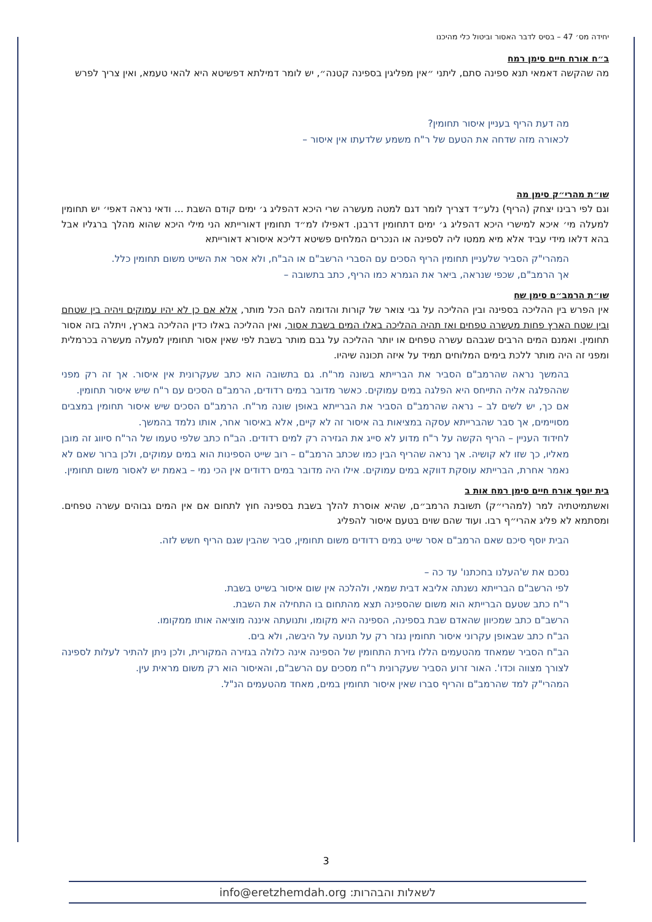יחידה מס׳ 47 – בסיס לדבר האסור וביטול כלי מהיכנו
ב״ח אורח חיים סימן רמח
מה שהקשה דאמאי תנא ספינה סתם, ליתני ״אין מפליגין בספינה קטנה״, יש לומר דמילתא דפשיטא היא להאי טעמא, ואין צריך לפרש
מה דעת הריף בעניין איסור תחומין?
לכאורה מזה שדחה את הטעם של ר"ח משמע שלדעתו אין איסור –
שו״ת מהרי״ק סימן מה
וגם לפי רבינו יצחק (הריף) נלע״ד דצריך לומר דגם למטה מעשרה שרי היכא דהפליג ג׳ ימים קודם השבת ... ודאי נראה דאפי׳ יש תחומין למעלה מי׳ איכא למישרי היכא דהפליג ג׳ ימים דתחומין דרבנן. דאפילו למ״ד תחומין דאורייתא הני מילי היכא שהוא מהלך ברגליו אבל בהא דלאו מידי עביד אלא מיא ממטו ליה לספינה או הנכרים המלחים פשיטא דליכא איסורא דאורייתא
המהרי"ק הסביר שלעניין תחומין הריף הסכים עם הסברי הרשב"ם או הב"ח, ולא אסר את השייט משום תחומין כלל.
אך הרמב"ם, שכפי שנראה, ביאר את הגמרא כמו הריף, כתב בתשובה –
שו״ת הרמב״ם סימן שח
אין הפרש בין ההליכה בספינה ובין ההליכה על גבי צואר של קורות והדומה להם הכל מותר, אלא אם כן לא יהיו עמוקים ויהיה בין שטחם ובין שטח הארץ פחות מעשרה טפחים ואז תהיה ההליכה באלו המים בשבת אסור, ואין ההליכה באלו כדין ההליכה בארץ, ויתלה בזה אסור תחומין. ואמנם המים הרבים שגבהם עשרה טפחים או יותר ההליכה על גבם מותר בשבת לפי שאין אסור תחומין למעלה מעשרה בכרמלית ומפני זה היה מותר ללכת בימים המלוחים תמיד על איזה תכונה שיהיו.
בהמשך נראה שהרמב"ם הסביר את הברייתא בשונה מר"ח. גם בתשובה הוא כתב שעקרונית אין איסור. אך זה רק מפני שההפלגה אליה התייחס היא הפלגה במים עמוקים. כאשר מדובר במים רדודים, הרמב"ם הסכים עם ר"ח שיש איסור תחומין.
אם כך, יש לשים לב – נראה שהרמב"ם הסביר את הברייתא באופן שונה מר"ח. הרמב"ם הסכים שיש איסור תחומין במצבים מסויימים, אך סבר שהברייתא עסקה במציאות בה איסור זה לא קיים, אלא באיסור אחר, אותו נלמד בהמשך.
לחידוד העניין – הריף הקשה על ר"ח מדוע לא סייג את הגזירה רק למים רדודים. הב"ח כתב שלפי טעמו של הר"ח סיווג זה מובן מאליו, כך שזו לא קושיה. אך נראה שהריף הבין כמו שכתב הרמב"ם – רוב שייט הספינות הוא במים עמוקים, ולכן ברור שאם לא נאמר אחרת, הברייתא עוסקת דווקא במים עמוקים. אילו היה מדובר במים רדודים אין הכי נמי – באמת יש לאסור משום תחומין.
בית יוסף אורח חיים סימן רמח אות ב
ואשתמיטתיה למר (למהרי״ק) תשובת הרמב״ם, שהיא אוסרת להלך בשבת בספינה חוץ לתחום אם אין המים גבוהים עשרה טפחים. ומסתמא לא פליג אהרי״ף רבו. ועוד שהם שוים בטעם איסור להפליג
הבית יוסף סיכם שאם הרמב"ם אסר שייט במים רדודים משום תחומין, סביר שהבין שגם הריף חשש לזה.
נסכם את ש'העלנו בחכתנו' עד כה –
לפי הרשב"ם הברייתא נשנתה אליבא דבית שמאי, ולהלכה אין שום איסור בשייט בשבת.
ר"ח כתב שטעם הברייתא הוא משום שהספינה תצא מהתחום בו התחילה את השבת.
הרשב"ם כתב שמכיוון שהאדם שבת בספינה, הספינה היא מקומו, ותנועתה איננה מוציאה אותו ממקומו.
הב"ח כתב שבאופן עקרוני איסור תחומין נגזר רק על תנועה על היבשה, ולא בים.
הב"ח הסביר שמאחד מהטעמים הללו גזירת התחומין של הספינה אינה כלולה בגזירה המקורית, ולכן ניתן להתיר לעלות לספינה לצורך מצווה וכדו'. האור זרוע הסביר שעקרונית ר"ח מסכים עם הרשב"ם, והאיסור הוא רק משום מראית עין.
המהרי"ק למד שהרמב"ם והריף סברו שאין איסור תחומין במים, מאחד מהטעמים הנ"ל.
3
לשאלות והבהרות: info@eretzhemdah.org